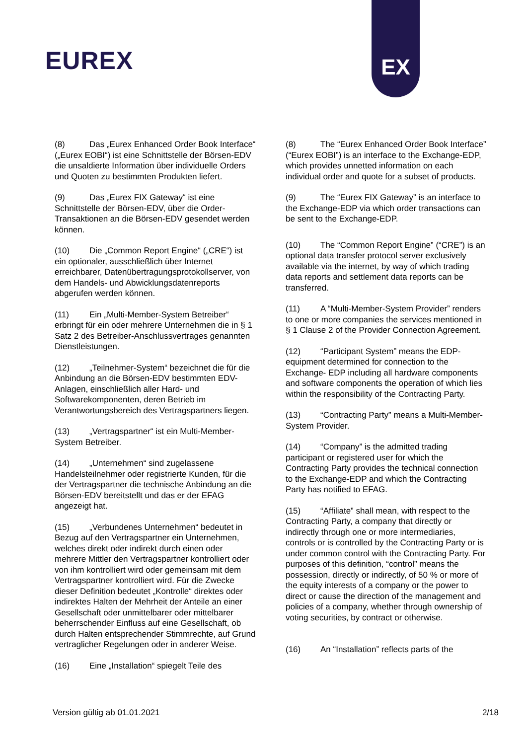EUREX
EX
(8) Das „Eurex Enhanced Order Book Interface“ („Eurex EOBI“) ist eine Schnittstelle der Börsen-EDV die unsaldierte Information über individuelle Orders und Quoten zu bestimmten Produkten liefert.
(9) Das „Eurex FIX Gateway“ ist eine Schnittstelle der Börsen-EDV, über die Order-Transaktionen an die Börsen-EDV gesendet werden können.
(10) Die „Common Report Engine“ („CRE“) ist ein optionaler, ausschließlich über Internet erreichbarer, Datenübertragungsprotokollserver, von dem Handels- und Abwicklungsdatenreports abgerufen werden können.
(11) Ein „Multi-Member-System Betreiber“ erbringt für ein oder mehrere Unternehmen die in § 1 Satz 2 des Betreiber-Anschlussvertrages genannten Dienstleistungen.
(12) „Teilnehmer-System“ bezeichnet die für die Anbindung an die Börsen-EDV bestimmten EDV- Anlagen, einschließlich aller Hard- und Softwarekomponenten, deren Betrieb im Verantwortungsbereich des Vertragspartners liegen.
(13) „Vertragspartner“ ist ein Multi-Member-System Betreiber.
(14) „Unternehmen“ sind zugelassene Handelsteilnehmer oder registrierte Kunden, für die der Vertragspartner die technische Anbindung an die Börsen-EDV bereitstellt und das er der EFAG angezeigt hat.
(15) „Verbundenes Unternehmen“ bedeutet in Bezug auf den Vertragspartner ein Unternehmen, welches direkt oder indirekt durch einen oder mehrere Mittler den Vertragspartner kontrolliert oder von ihm kontrolliert wird oder gemeinsam mit dem Vertragspartner kontrolliert wird. Für die Zwecke dieser Definition bedeutet „Kontrolle“ direktes oder indirektes Halten der Mehrheit der Anteile an einer Gesellschaft oder unmittelbarer oder mittelbarer beherrschender Einfluss auf eine Gesellschaft, ob durch Halten entsprechender Stimmrechte, auf Grund vertraglicher Regelungen oder in anderer Weise.
(16) Eine „Installation“ spiegelt Teile des
(8) The “Eurex Enhanced Order Book Interface” (“Eurex EOBI”) is an interface to the Exchange-EDP, which provides unnetted information on each individual order and quote for a subset of products.
(9) The “Eurex FIX Gateway” is an interface to the Exchange-EDP via which order transactions can be sent to the Exchange-EDP.
(10) The “Common Report Engine” (“CRE”) is an optional data transfer protocol server exclusively available via the internet, by way of which trading data reports and settlement data reports can be transferred.
(11) A “Multi-Member-System Provider” renders to one or more companies the services mentioned in § 1 Clause 2 of the Provider Connection Agreement.
(12) “Participant System” means the EDP-equipment determined for connection to the Exchange- EDP including all hardware components and software components the operation of which lies within the responsibility of the Contracting Party.
(13) “Contracting Party” means a Multi-Member-System Provider.
(14) “Company” is the admitted trading participant or registered user for which the Contracting Party provides the technical connection to the Exchange-EDP and which the Contracting Party has notified to EFAG.
(15) “Affiliate” shall mean, with respect to the Contracting Party, a company that directly or indirectly through one or more intermediaries, controls or is controlled by the Contracting Party or is under common control with the Contracting Party. For purposes of this definition, “control” means the possession, directly or indirectly, of 50 % or more of the equity interests of a company or the power to direct or cause the direction of the management and policies of a company, whether through ownership of voting securities, by contract or otherwise.
(16) An “Installation” reflects parts of the
Version gültig ab 01.01.2021 2/18